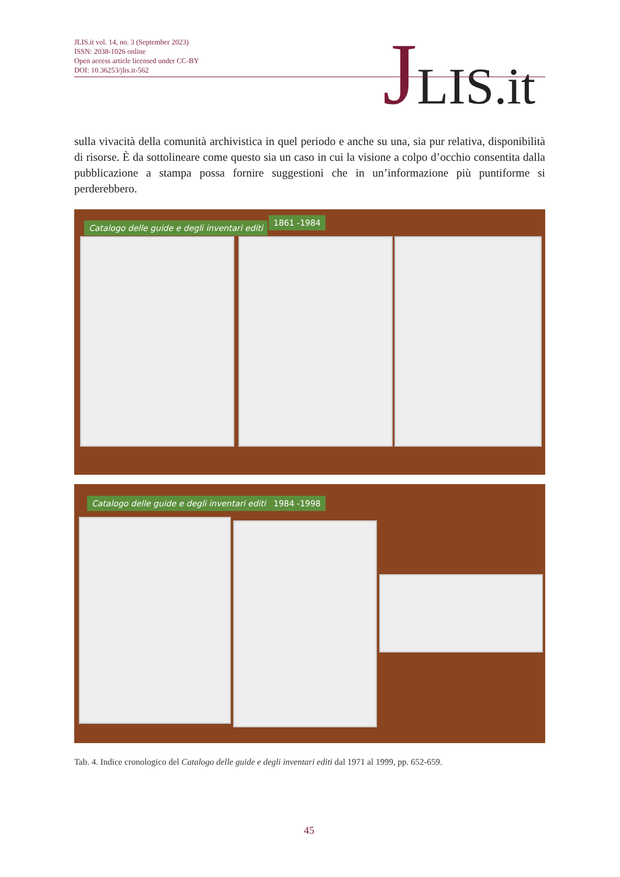JLIS.it vol. 14, no. 3 (September 2023)
ISSN: 2038-1026 online
Open access article licensed under CC-BY
DOI: 10.36253/jlis.it-562
JLIS.it
sulla vivacità della comunità archivistica in quel periodo e anche su una, sia pur relativa, disponibilità di risorse. È da sottolineare come questo sia un caso in cui la visione a colpo d’occhio consentita dalla pubblicazione a stampa possa fornire suggestioni che in un’informazione più puntiforme si perderebbero.
Catalogo delle guide e degli inventari editi
1861 -1984
Catalogo delle guide e degli inventari editi
1984 -1998
Tab. 4. Indice cronologico del Catalogo delle guide e degli inventari editi dal 1971 al 1999, pp. 652-659.
45